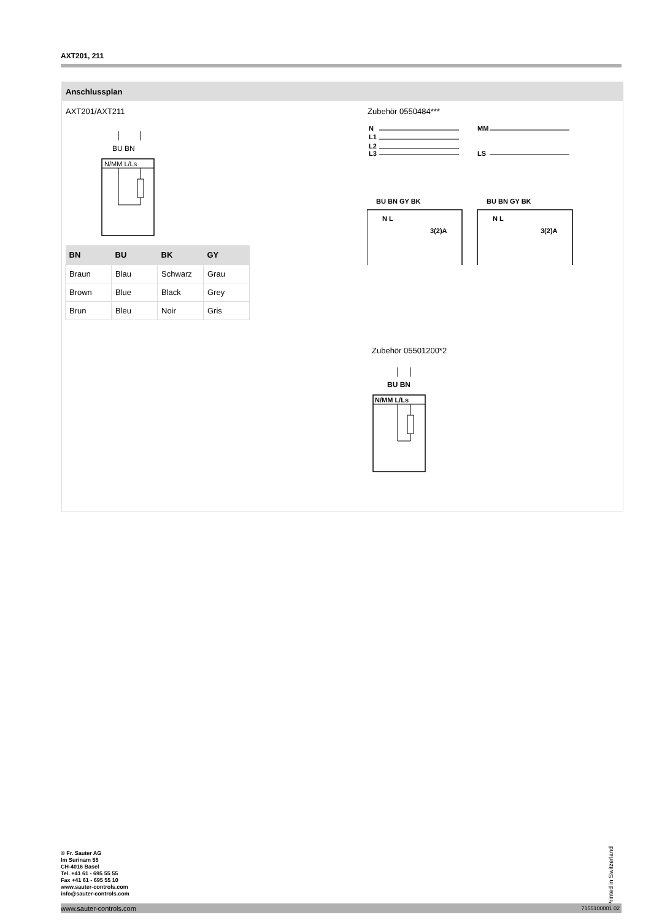AXT201, 211
Anschlussplan
AXT201/AXT211 Zubehör 0550484***
BU BN
N/MM L/Ls
| BN | BU | BK | GY |
| --- | --- | --- | --- |
| Braun | Blau | Schwarz | Grau |
| Brown | Blue | Black | Grey |
| Brun | Bleu | Noir | Gris |
N
L1
L2
L3
BU BN GY BK
N L
3(2)A
MM
LS
BU BN GY BK
N L
3(2)A
Zubehör 05501200*2
BU BN
N/MM L/Ls
© Fr. Sauter AG
Im Surinam 55
CH-4016 Basel
Tel. +41 61 - 695 55 55
Fax +41 61 - 695 55 10
www.sauter-controls.com
info@sauter-controls.com
Printed in Switzerland
www.sauter-controls.com 7155100001 02